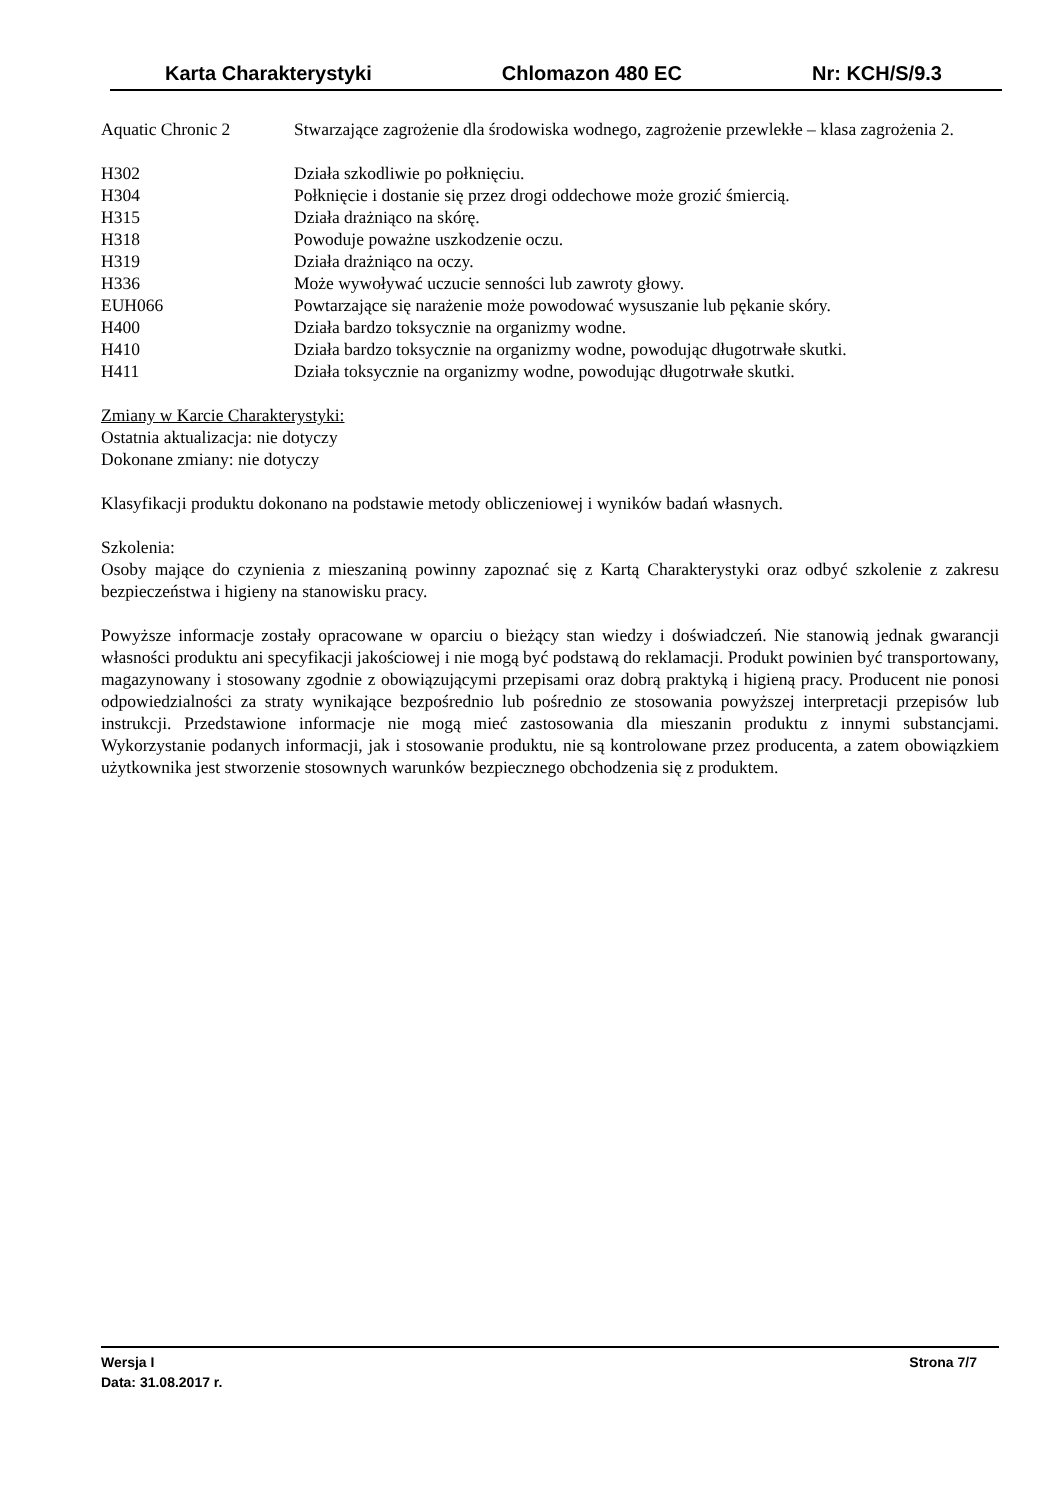Karta Charakterystyki Chlomazon 480 EC Nr: KCH/S/9.3
Aquatic Chronic 2 Stwarzające zagrożenie dla środowiska wodnego, zagrożenie przewlekłe – klasa zagrożenia 2.
H302 Działa szkodliwie po połknięciu.
H304 Połknięcie i dostanie się przez drogi oddechowe może grozić śmiercią.
H315 Działa drażniąco na skórę.
H318 Powoduje poważne uszkodzenie oczu.
H319 Działa drażniąco na oczy.
H336 Może wywoływać uczucie senności lub zawroty głowy.
EUH066 Powtarzające się narażenie może powodować wysuszanie lub pękanie skóry.
H400 Działa bardzo toksycznie na organizmy wodne.
H410 Działa bardzo toksycznie na organizmy wodne, powodując długotrwałe skutki.
H411 Działa toksycznie na organizmy wodne, powodując długotrwałe skutki.
Zmiany w Karcie Charakterystyki:
Ostatnia aktualizacja: nie dotyczy
Dokonane zmiany: nie dotyczy
Klasyfikacji produktu dokonano na podstawie metody obliczeniowej i wyników badań własnych.
Szkolenia:
Osoby mające do czynienia z mieszaniną powinny zapoznać się z Kartą Charakterystyki oraz odbyć szkolenie z zakresu bezpieczeństwa i higieny na stanowisku pracy.
Powyższe informacje zostały opracowane w oparciu o bieżący stan wiedzy i doświadczeń. Nie stanowią jednak gwarancji własności produktu ani specyfikacji jakościowej i nie mogą być podstawą do reklamacji. Produkt powinien być transportowany, magazynowany i stosowany zgodnie z obowiązującymi przepisami oraz dobrą praktyką i higieną pracy. Producent nie ponosi odpowiedzialności za straty wynikające bezpośrednio lub pośrednio ze stosowania powyższej interpretacji przepisów lub instrukcji. Przedstawione informacje nie mogą mieć zastosowania dla mieszanin produktu z innymi substancjami. Wykorzystanie podanych informacji, jak i stosowanie produktu, nie są kontrolowane przez producenta, a zatem obowiązkiem użytkownika jest stworzenie stosownych warunków bezpiecznego obchodzenia się z produktem.
Strona 7/7 Wersja I
Data: 31.08.2017 r.